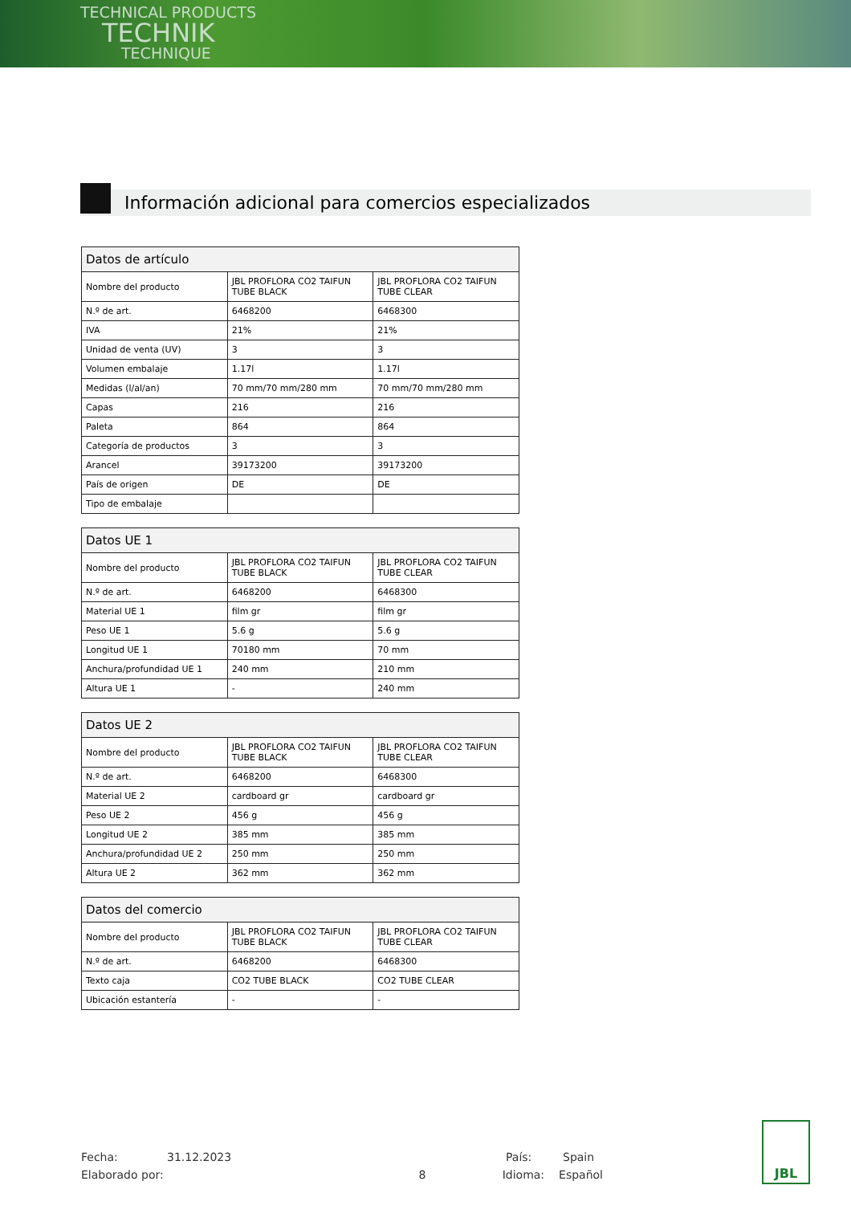TECHNICAL PRODUCTS
TECHNIK
TECHNIQUE
Información adicional para comercios especializados
| Datos de artículo | | |
| --- | --- | --- |
| Nombre del producto | JBL PROFLORA CO2 TAIFUN TUBE BLACK | JBL PROFLORA CO2 TAIFUN TUBE CLEAR |
| N.º de art. | 6468200 | 6468300 |
| IVA | 21% | 21% |
| Unidad de venta (UV) | 3 | 3 |
| Volumen embalaje | 1.17l | 1.17l |
| Medidas (l/al/an) | 70 mm/70 mm/280 mm | 70 mm/70 mm/280 mm |
| Capas | 216 | 216 |
| Paleta | 864 | 864 |
| Categoría de productos | 3 | 3 |
| Arancel | 39173200 | 39173200 |
| País de origen | DE | DE |
| Tipo de embalaje | | |
| Datos UE 1 | | |
| --- | --- | --- |
| Nombre del producto | JBL PROFLORA CO2 TAIFUN TUBE BLACK | JBL PROFLORA CO2 TAIFUN TUBE CLEAR |
| N.º de art. | 6468200 | 6468300 |
| Material UE 1 | film gr | film gr |
| Peso UE 1 | 5.6 g | 5.6 g |
| Longitud UE 1 | 70180 mm | 70 mm |
| Anchura/profundidad UE 1 | 240 mm | 210 mm |
| Altura UE 1 | - | 240 mm |
| Datos UE 2 | | |
| --- | --- | --- |
| Nombre del producto | JBL PROFLORA CO2 TAIFUN TUBE BLACK | JBL PROFLORA CO2 TAIFUN TUBE CLEAR |
| N.º de art. | 6468200 | 6468300 |
| Material UE 2 | cardboard gr | cardboard gr |
| Peso UE 2 | 456 g | 456 g |
| Longitud UE 2 | 385 mm | 385 mm |
| Anchura/profundidad UE 2 | 250 mm | 250 mm |
| Altura UE 2 | 362 mm | 362 mm |
| Datos del comercio | | |
| --- | --- | --- |
| Nombre del producto | JBL PROFLORA CO2 TAIFUN TUBE BLACK | JBL PROFLORA CO2 TAIFUN TUBE CLEAR |
| N.º de art. | 6468200 | 6468300 |
| Texto caja | CO2 TUBE BLACK | CO2 TUBE CLEAR |
| Ubicación estantería | - | - |
Fecha: 31.12.2023 País: Spain
Elaborado por: 8 Idioma: Español
JBL